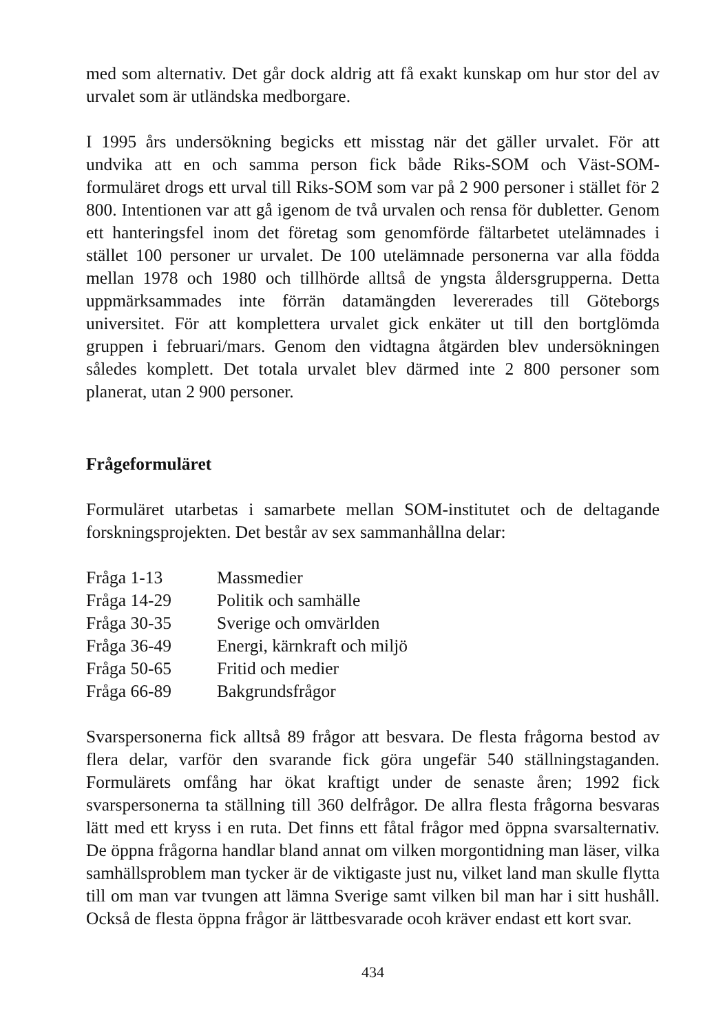med som alternativ. Det går dock aldrig att få exakt kunskap om hur stor del av urvalet som är utländska medborgare.
I 1995 års undersökning begicks ett misstag när det gäller urvalet. För att undvika att en och samma person fick både Riks-SOM och Väst-SOM-formuläret drogs ett urval till Riks-SOM som var på 2 900 personer i stället för 2 800. Intentionen var att gå igenom de två urvalen och rensa för dubletter. Genom ett hanteringsfel inom det företag som genomförde fältarbetet utelämnades i stället 100 personer ur urvalet. De 100 utelämnade personerna var alla födda mellan 1978 och 1980 och tillhörde alltså de yngsta åldersgrupperna. Detta uppmärksammades inte förrän datamängden levererades till Göteborgs universitet. För att komplettera urvalet gick enkäter ut till den bortglömda gruppen i februari/mars. Genom den vidtagna åtgärden blev undersökningen således komplett. Det totala urvalet blev därmed inte 2 800 personer som planerat, utan 2 900 personer.
Frågeformuläret
Formuläret utarbetas i samarbete mellan SOM-institutet och de deltagande forskningsprojekten. Det består av sex sammanhållna delar:
| Fråga 1-13 | Massmedier |
| Fråga 14-29 | Politik och samhälle |
| Fråga 30-35 | Sverige och omvärlden |
| Fråga 36-49 | Energi, kärnkraft och miljö |
| Fråga 50-65 | Fritid och medier |
| Fråga 66-89 | Bakgrundsfrågor |
Svarspersonerna fick alltså 89 frågor att besvara. De flesta frågorna bestod av flera delar, varför den svarande fick göra ungefär 540 ställningstaganden. Formulärets omfång har ökat kraftigt under de senaste åren; 1992 fick svarspersonerna ta ställning till 360 delfrågor. De allra flesta frågorna besvaras lätt med ett kryss i en ruta. Det finns ett fåtal frågor med öppna svarsalternativ. De öppna frågorna handlar bland annat om vilken morgontidning man läser, vilka samhällsproblem man tycker är de viktigaste just nu, vilket land man skulle flytta till om man var tvungen att lämna Sverige samt vilken bil man har i sitt hushåll. Också de flesta öppna frågor är lättbesvarade ocoh kräver endast ett kort svar.
434